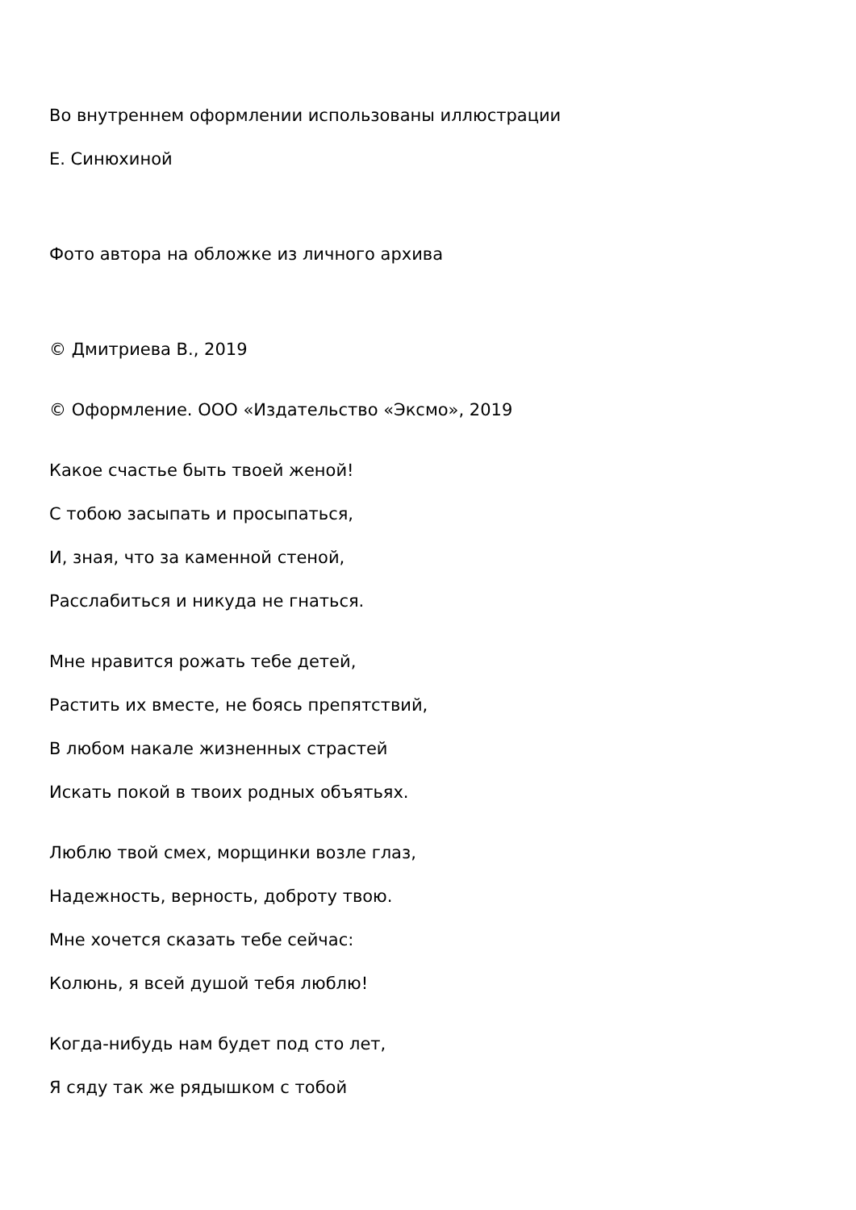Во внутреннем оформлении использованы иллюстрации
Е. Синюхиной
Фото автора на обложке из личного архива
© Дмитриева В., 2019
© Оформление. ООО «Издательство «Эксмо», 2019
Какое счастье быть твоей женой!
С тобою засыпать и просыпаться,
И, зная, что за каменной стеной,
Расслабиться и никуда не гнаться.
Мне нравится рожать тебе детей,
Растить их вместе, не боясь препятствий,
В любом накале жизненных страстей
Искать покой в твоих родных объятьях.
Люблю твой смех, морщинки возле глаз,
Надежность, верность, доброту твою.
Мне хочется сказать тебе сейчас:
Колюнь, я всей душой тебя люблю!
Когда-нибудь нам будет под сто лет,
Я сяду так же рядышком с тобой